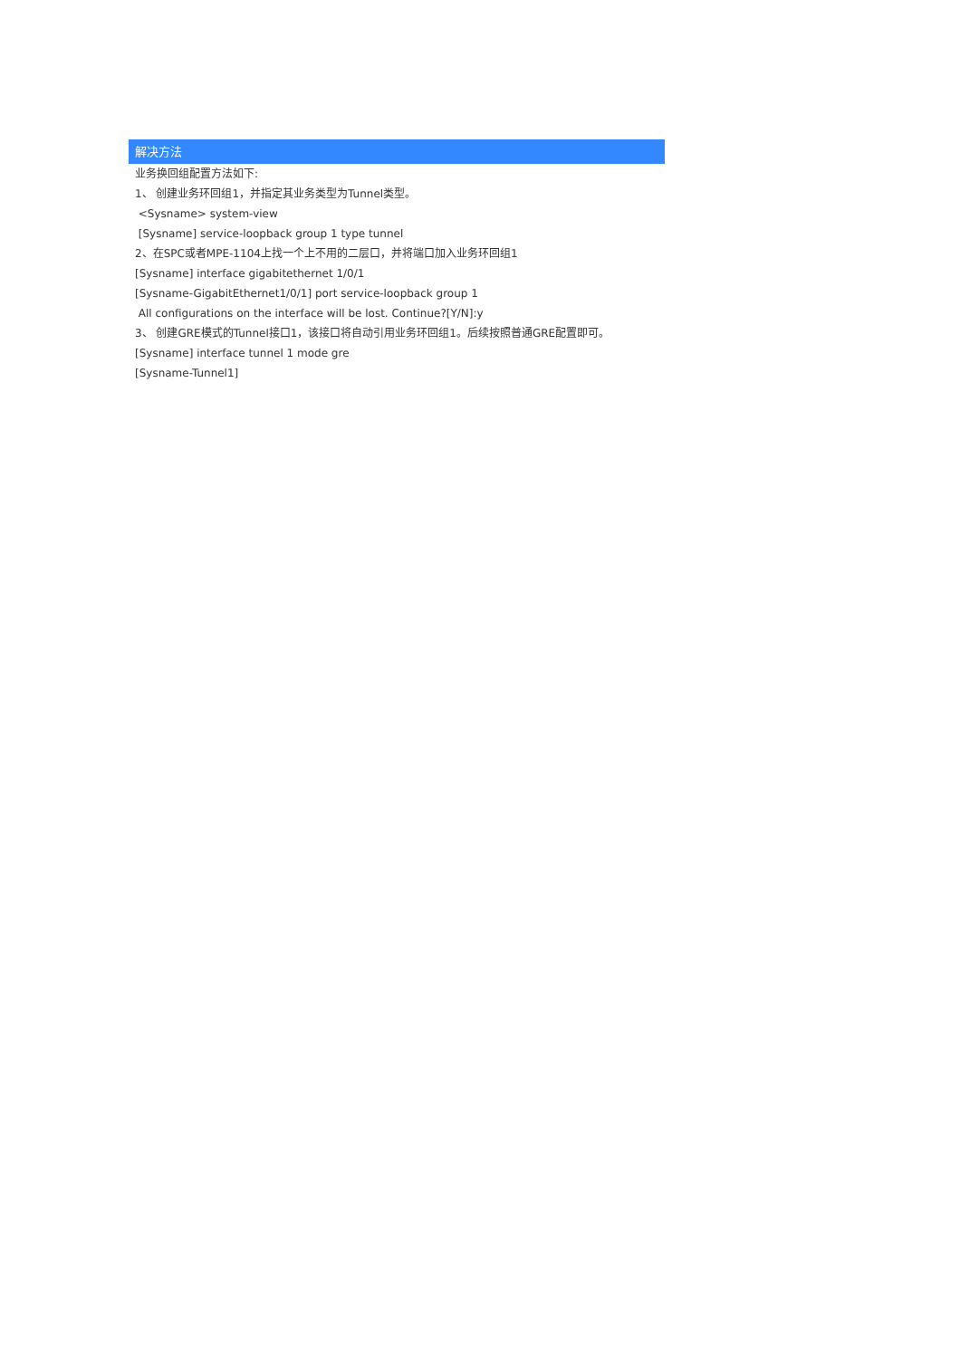解决方法
业务换回组配置方法如下:
1、 创建业务环回组1，并指定其业务类型为Tunnel类型。
<Sysname> system-view
[Sysname] service-loopback group 1 type tunnel
2、在SPC或者MPE-1104上找一个上不用的二层口，并将端口加入业务环回组1
[Sysname] interface gigabitethernet 1/0/1
[Sysname-GigabitEthernet1/0/1] port service-loopback group 1
All configurations on the interface will be lost. Continue?[Y/N]:y
3、 创建GRE模式的Tunnel接口1，该接口将自动引用业务环回组1。后续按照普通GRE配置即可。
[Sysname] interface tunnel 1 mode gre
[Sysname-Tunnel1]